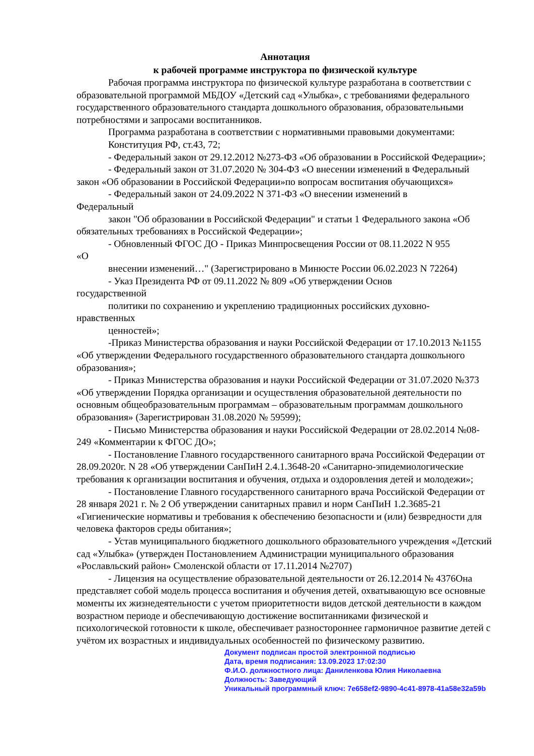Аннотация
к рабочей программе инструктора по физической культуре
Рабочая программа инструктора по физической культуре разработана в соответствии с образовательной программой МБДОУ «Детский сад «Улыбка», с требованиями федерального государственного образовательного стандарта дошкольного образования, образовательными потребностями и запросами воспитанников.
Программа разработана в соответствии с нормативными правовыми документами:
Конституция РФ, ст.43, 72;
- Федеральный закон от 29.12.2012 №273-ФЗ «Об образовании в Российской Федерации»;
- Федеральный закон от 31.07.2020 № 304-ФЗ «О внесении изменений в Федеральный закон «Об образовании в Российской Федерации»по вопросам воспитания обучающихся»
- Федеральный закон от 24.09.2022 N 371-ФЗ «О внесении изменений в
Федеральный
закон "Об образовании в Российской Федерации" и статьи 1 Федерального закона «Об обязательных требованиях в Российской Федерации»;
- Обновленный ФГОС ДО - Приказ Минпросвещения России от 08.11.2022 N 955
«О
внесении изменений…" (Зарегистрировано в Минюсте России 06.02.2023 N 72264)
- Указ Президента РФ от 09.11.2022 № 809 «Об утверждении Основ
государственной
политики по сохранению и укреплению традиционных российских духовно-
нравственных
ценностей»;
-Приказ Министерства образования и науки Российской Федерации от 17.10.2013 №1155 «Об утверждении Федерального государственного образовательного стандарта дошкольного образования»;
- Приказ Министерства образования и науки Российской Федерации от 31.07.2020 №373 «Об утверждении Порядка организации и осуществления образовательной деятельности по основным общеобразовательным программам – образовательным программам дошкольного образования» (Зарегистрирован 31.08.2020 № 59599);
- Письмо Министерства образования и науки Российской Федерации от 28.02.2014 №08- 249 «Комментарии к ФГОС ДО»;
- Постановление Главного государственного санитарного врача Российской Федерации от 28.09.2020г. N 28 «Об утверждении СанПиН 2.4.1.3648-20 «Санитарно-эпидемиологические требования к организации воспитания и обучения, отдыха и оздоровления детей и молодежи»;
- Постановление Главного государственного санитарного врача Российской Федерации от 28 января 2021 г. № 2 Об утверждении санитарных правил и норм СанПиН 1.2.3685-21 «Гигиенические нормативы и требования к обеспечению безопасности и (или) безвредности для человека факторов среды обитания»;
- Устав муниципального бюджетного дошкольного образовательного учреждения «Детский сад «Улыбка» (утвержден Постановлением Администрации муниципального образования «Рославльский район» Смоленской области от 17.11.2014 №2707)
- Лицензия на осуществление образовательной деятельности от 26.12.2014 № 4376Она представляет собой модель процесса воспитания и обучения детей, охватывающую все основные моменты их жизнедеятельности с учетом приоритетности видов детской деятельности в каждом возрастном периоде и обеспечивающую достижение воспитанниками физической и психологической готовности к школе, обеспечивает разностороннее гармоничное развитие детей с учётом их возрастных и индивидуальных особенностей по физическому развитию.
Документ подписан простой электронной подписью
Дата, время подписания: 13.09.2023 17:02:30
Ф.И.О. должностного лица: Даниленкова Юлия Николаевна
Должность: Заведующий
Уникальный программный ключ: 7e658ef2-9890-4c41-8978-41a58e32a59b